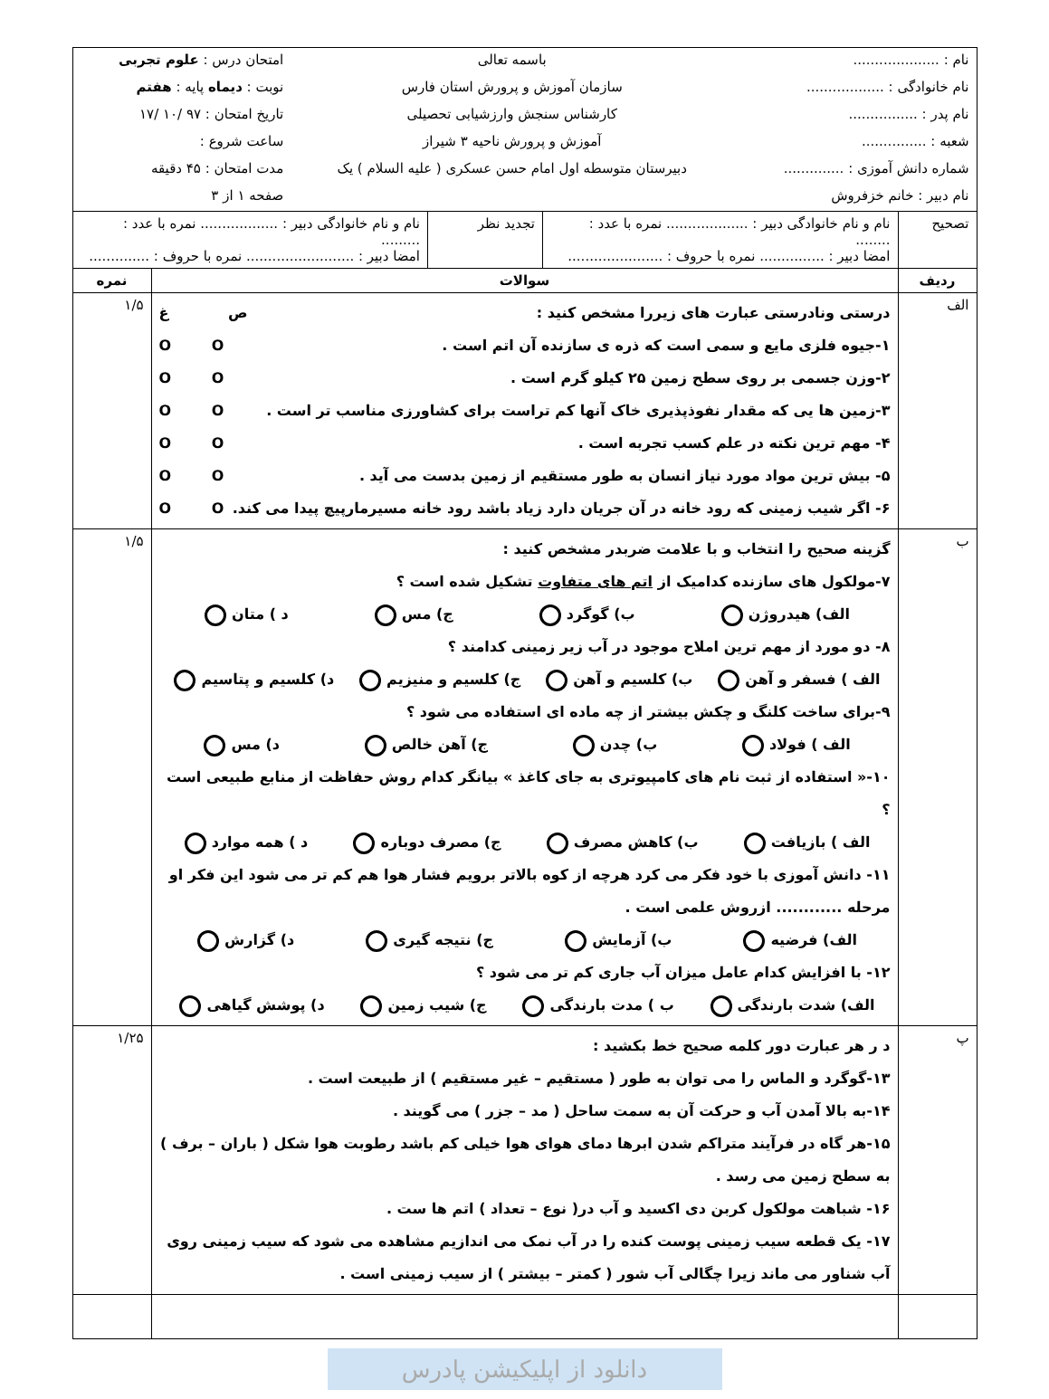| / نام : .................... / باسمه تعالی / امتحان درس : علوم تجربی / / نام خانوادگی : .................. / سازمان آموزش و پرورش استان فارس / نوبت : دیماه پایه : هفتم / / نام پدر : ................ / کارشناس سنجش وارزشیابی تحصیلی / تاریخ امتحان : ۹۷ /۱۰ /۱۷ / / شعبه : ............... / آموزش و پرورش ناحیه ۳ شیراز / ساعت شروع : / / شماره دانش آموزی : .............. / دبیرستان متوسطه اول امام حسن عسکری ( علیه السلام ) یک / مدت امتحان : ۴۵ دقیقه / / نام دبیر : خانم خزفروش / / صفحه ۱ از ۳ / | | |
| / تصحیح / نام و نام خانوادگی دبیر : ................... نمره با عدد : ........ امضا دبیر : ............... نمره با حروف : ...................... / تجدید نظر / نام و نام خانوادگی دبیر : .................. نمره با عدد : ......... امضا دبیر : ......................... نمره با حروف : .............. / | | |
| ردیف | سوالات | نمره |
| الف | درستی ونادرستی عبارت های زیررا مشخص کنید : ص غ ۱-جیوه فلزی مایع و سمی است که ذره ی سازنده آن اتم است . O O ۲-وزن جسمی بر روی سطح زمین ۲۵ کیلو گرم است . O O ۳-زمین ها یی که مقدار نفوذپذیری خاک آنها کم تراست برای کشاورزی مناسب تر است . O O ۴- مهم ترین نکته در علم کسب تجربه است . O O ۵- بیش ترین مواد مورد نیاز انسان به طور مستقیم از زمین بدست می آید . O O ۶- اگر شیب زمینی که رود خانه در آن جریان دارد زیاد باشد رود خانه مسیرمارپیچ پیدا می کند. O O | ۱/۵ |
| ب | گزینه صحیح را انتخاب و با علامت ضربدر مشخص کنید : ۷-مولکول های سازنده کدامیک از اتم های متفاوت تشکیل شده است ؟ الف) هیدروژن ب) گوگرد ج) مس د ) متان ۸- دو مورد از مهم ترین املاح موجود در آب زیر زمینی کدامند ؟ الف ) فسفر و آهن ب) کلسیم و آهن ج) کلسیم و منیزیم د) کلسیم و پتاسیم ۹-برای ساخت کلنگ و چکش بیشتر از چه ماده ای استفاده می شود ؟ الف ) فولاد ب) چدن ج) آهن خالص د) مس ۱۰-« استفاده از ثبت نام های کامپیوتری به جای کاغذ » بیانگر کدام روش حفاظت از منابع طبیعی است ؟ الف ) بازیافت ب) کاهش مصرف ج) مصرف دوباره د ) همه موارد ۱۱- دانش آموزی با خود فکر می کرد هرچه از کوه بالاتر برویم فشار هوا هم کم تر می شود این فکر او مرحله ............ ازروش علمی است . الف) فرضیه ب) آزمایش ج) نتیجه گیری د) گزارش ۱۲- با افزایش کدام عامل میزان آب جاری کم تر می شود ؟ الف) شدت بارندگی ب ) مدت بارندگی ج) شیب زمین د) پوشش گیاهی | ۱/۵ |
| پ | د ر هر عبارت دور کلمه صحیح خط بکشید : ۱۳-گوگرد و الماس را می توان به طور ( مستقیم – غیر مستقیم ) از طبیعت است . ۱۴-به بالا آمدن آب و حرکت آن به سمت ساحل ( مد – جزر ) می گویند . ۱۵-هر گاه در فرآیند متراکم شدن ابرها دمای هوای هوا خیلی کم باشد رطوبت هوا شکل ( باران – برف ) به سطح زمین می رسد . ۱۶- شباهت مولکول کربن دی اکسید و آب در( نوع – تعداد ) اتم ها ست . ۱۷- یک قطعه سیب زمینی پوست کنده را در آب نمک می اندازیم مشاهده می شود که سیب زمینی روی آب شناور می ماند زیرا چگالی آب شور ( کمتر – بیشتر ) از سیب زمینی است . | ۱/۲۵ |
دانلود از اپلیکیشن پادرس